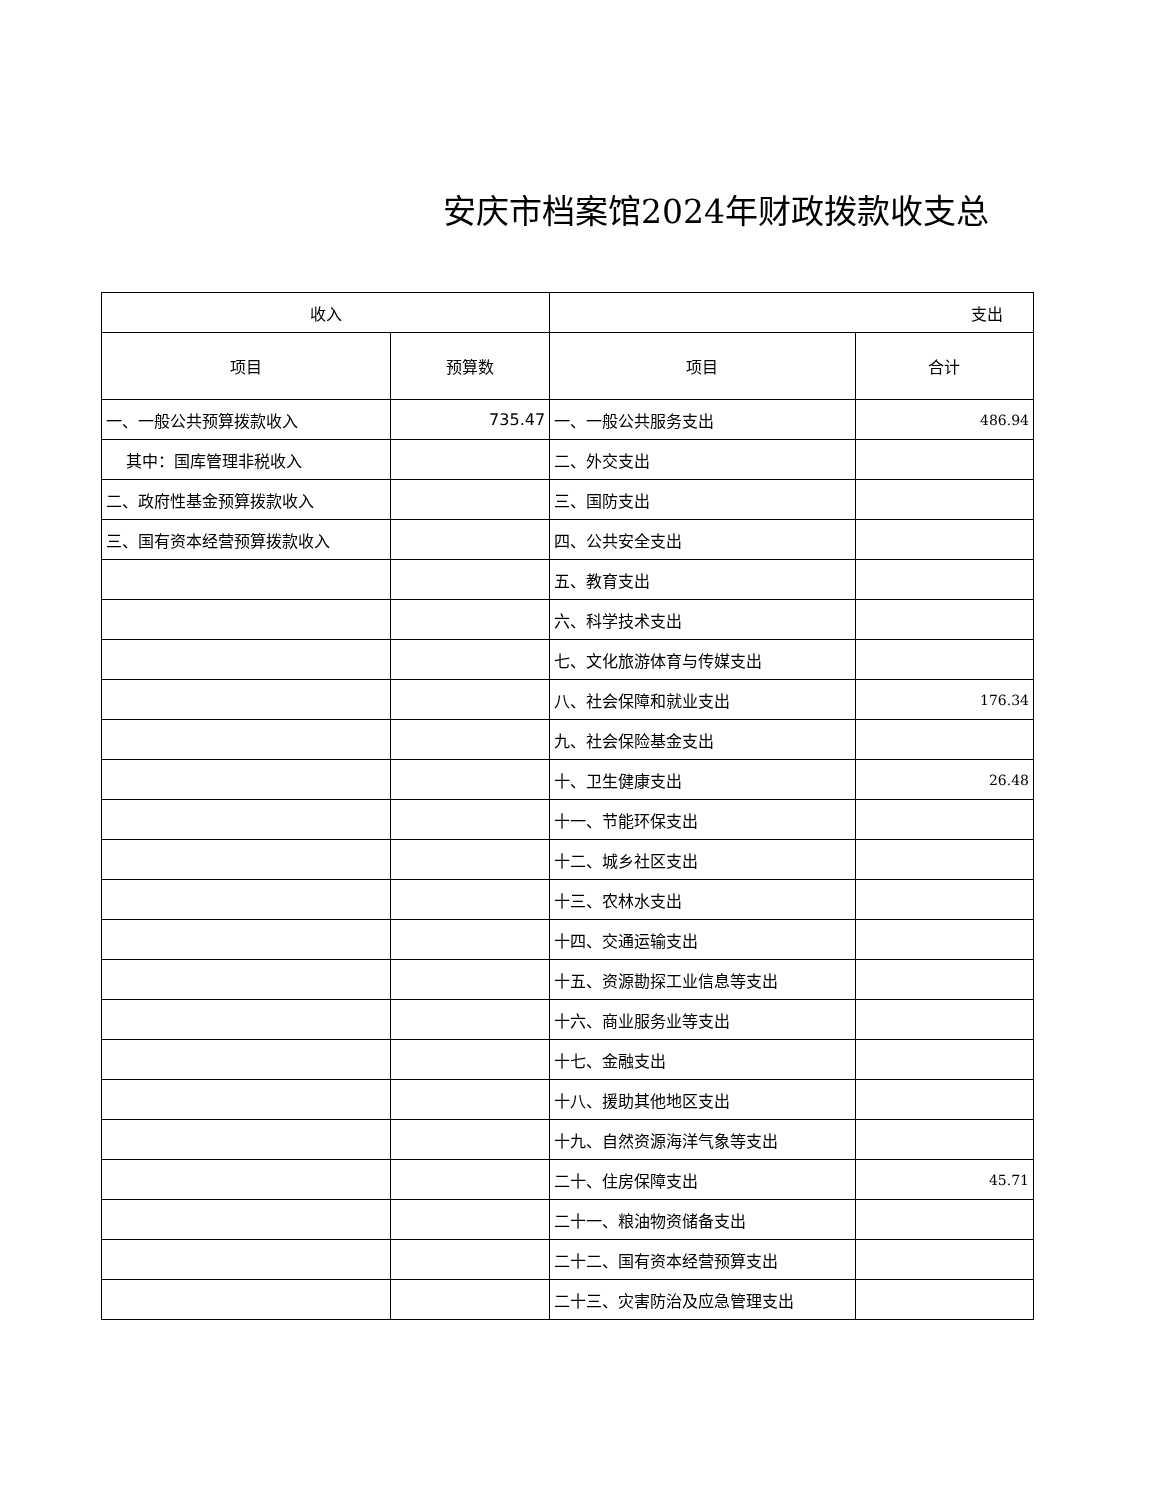安庆市档案馆2024年财政拨款收支总
| 收入 | | 支出 | |
| --- | --- | --- | --- |
| 项目 | 预算数 | 项目 | 合计 |
| 一、一般公共预算拨款收入 | 735.47 | 一、一般公共服务支出 | 486.94 |
| 其中：国库管理非税收入 | | 二、外交支出 | |
| 二、政府性基金预算拨款收入 | | 三、国防支出 | |
| 三、国有资本经营预算拨款收入 | | 四、公共安全支出 | |
| | | 五、教育支出 | |
| | | 六、科学技术支出 | |
| | | 七、文化旅游体育与传媒支出 | |
| | | 八、社会保障和就业支出 | 176.34 |
| | | 九、社会保险基金支出 | |
| | | 十、卫生健康支出 | 26.48 |
| | | 十一、节能环保支出 | |
| | | 十二、城乡社区支出 | |
| | | 十三、农林水支出 | |
| | | 十四、交通运输支出 | |
| | | 十五、资源勘探工业信息等支出 | |
| | | 十六、商业服务业等支出 | |
| | | 十七、金融支出 | |
| | | 十八、援助其他地区支出 | |
| | | 十九、自然资源海洋气象等支出 | |
| | | 二十、住房保障支出 | 45.71 |
| | | 二十一、粮油物资储备支出 | |
| | | 二十二、国有资本经营预算支出 | |
| | | 二十三、灾害防治及应急管理支出 | |